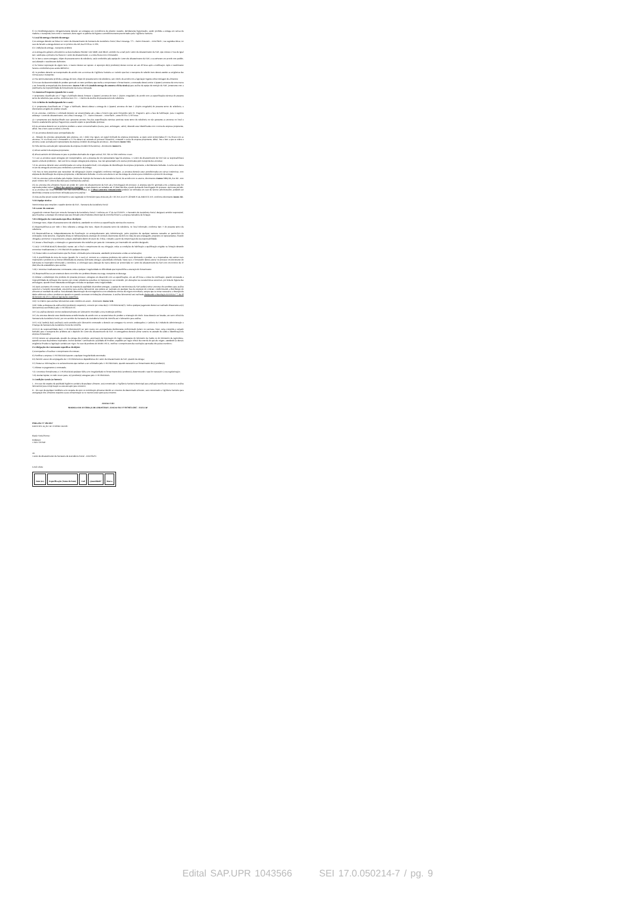f) Os Hortifrutigranjeiros obrigatoriamente deverão ser entregues em monoblocos de plástico vazados, devidamente higienizados, sendo proibida a entrega em caixas de madeira; o transporte, bem como o manuseio, deve seguir os padrões de higiene e acondicionamento preconizados pela Vigilância Sanitária.
V-Local de entrega e horário de entrega:
I) As entregas deverão ser feitas no Centro de Abastecimento da Secretaria de Assistência Social, Rua Urussanga, 571 – Bairro Bucarein – Joinville/SC, nas segundas-feiras; no caso de feriado a entrega deverá ser no próximo dia útil, das 8:00h às 11:00h;
II) Condições de entrega - transporte produtos
a) A entrega dos gêneros alimentícios se dará mediante PEDIDO DE MERCADORIAS, emitido via e-mail pelo Centro de Abastecimento da SAS, que conterá 2 vias de igual teor, sendo que a primeira via ficará no Centro de Abastecimento, e a outra ficará com o fornecedor.
b) Os itens a serem entregues, objeto do presente termo de referência, serão conferidos pela equipe do Centro de Abastecimento da SAS, e se estiverem em acordo com pedido, será efetuado o recebimento definitivo;
c) Se houver reprovação de algum item, o mesmo deverá ser reposto. A reposição do(s) produto(s) deverá ocorrer em até 48 horas após a notificação. Após o recebimento haverá a conferência para aceite definitivo;
d) Os produtos deverão ser transportados de acordo com as normas da Vigilância Sanitária e o veículo que fará o transporte do referido item deverá atender as exigências das normas para o transporte;
e) Fica terminantemente proibida a entrega do item, objeto do presente termo de referência, sem rótulo, de acordo com a legislação vigente sobre rotulagem de alimentos;
f) No caso de descontinuidade do produto aprovado ou outro problema que venha a comprometer o fornecimento, a contratada deverá enviar 4 (quatro) amostras da nova marca a ser fornecida acompanhada dos documentos Anexos VIII e IX (modelo entrega de amostra e ficha técnica) para análise da equipe de nutrição da SAS, juntamente com a justificativa da impossibilidade de fornecimento da marca contratada.
VI-Amostras/Prospectos (quando for o caso):
O proponente classificado em 1º lugar e habilitado deverá fornecer 4 (quatro) amostras do item 1 (Aipim congelado), de acordo com as especificações técnicas do presente termo de referência para análise, conforme item VI.I - Critérios de Análise do presente termo de referência.
VI.I-Critérios de Análise(quando for o caso):
I) O proponente classificado em 1º lugar e habilitado, deverá efetuar a entrega de 4 (quatro) amostras do item 1 (Aipim congelado) do presente termo de referência, e documentos exigidos do produto cotado.
II) As amostras, conforme o solicitado deverão ser encaminhadas até a data e horário que serão fornecidos pelo Sr. Pregoeiro, após a fase de habilitação, para o seguinte endereço: Centro de Abastecimento, sito à Rua Urussanga, 571 – Bairro Bucarein – Joinville/SC, entre 08:00 e 12:00 horas.
a) O proponente será desclassificado caso apresente amostra fora das especificações técnicas previstas neste termo de referência ou não apresente as amostras no local e horários estabelecidos pelo(a) Pregoeiro(a), estando sujeito às penalidades previstas.
III) As amostras deverão ser os próprios produtos a serem comercializados (marca, peso, embalagem, sabor), devendo estar identificadas com o nome da empresa proponente, edital, lote e item a que se refere à amostra.
IV) As amostras deverão estar acompanhadas de:
a) - Relação de amostras apresentadas pela empresa, em 3 (três) vias iguais, em papel timbrado da empresa proponente, as quais serão protocoladas (01 via ficará com as amostras, 01 via ficará com o fornecedor e 01 via deverá ser anexada ao processo licitatório), contendo o nome da empresa proponente, edital, lote e item a que se refere a amostra e estar assinada pelo representante da empresa (modelo de entrega de amostras) - documento Anexo VIII.
b) Ficha técnica assinada pelo representante da empresa (modelo ficha técnica) - documento Anexo IX.
c) Alvará sanitário da empresa proponente;
d) Alvará sanitário do fabricante ou para os produtos derivados de origem animal, SIF, SIE ou SIM conforme o caso.
V) Caso as amostras sejam entregues por transportadora, sem a presença de um representante legal da empresa, o Centro de Abastecimento da SAS não se responsabilizará quanto a falta de produto(s) - item escrito na relação entregue pela empresa, mas não apresentado e/ou avarias provocadas pelo transporte das amostras;
VI) As amostras deverão estar acondicionadas em caixas de papelão kraft, com etiqueta de identificação da empresa proponente, e devidamente fechadas. A caixa será aberta no ato da entrega da amostra para conferência e protocolo da entrega;
VII) Para os itens perecíveis que necessitam de refrigeração (Aipim congelado) conforme rotulagem, as amostras deverão estar acondicionadas em caixas isotérmicas, com etiqueta de identificação da empresa proponente, e devidamente fechadas. A caixa será aberta no ato da entrega da amostra para conferência e protocolo da entrega;
VIII) As amostras serão avaliadas pela Equipe Técnica de Nutrição da Secretaria de Assistência Social, de acordo com os anexos, documentos Anexos VIII, IX, X e XI , com prazo mínimo de 05 (cinco) dias úteis para conclusão das análises.
IX) As amostras dos alimentos ficarão em poder do Centro de Abastecimento da SAS até a homologação do processo. A empresa que for aprovada e/ou a empresa que for reprovada poderá retirar 2 (duas) das amostras entregues as quais deverão ser retiradas até 10 (dez) dez dias a partir da data de homologação do processo. Após este período, se as amostras não forem retiradas, não mais serão devolvidas. As 2 (duas) amostras remanescentes poderão ser utilizadas em caso de recurso administrativo, podendo ser devolvidas somente se não forem utilizadas para nova análise."
X) Esta análise possui caráter eliminatório e será registrada no formulário para AVALIAÇÃO TÉCNICA DOS GÊNEROS ALIMENTÍCIOS, conforme documento Anexo XII.
VI.II-Equipe técnica:
Nutricionistas que compõem o quadro técnico da SAS - Secretaria de Assistência Social
VII-Gestor do contrato:
A gestão do contrato ficará por conta da Secretaria de Assistência Social. Conforme art. 67 da Lei 8.666/93, o Secretário de Assistência Social, designará servidor responsável, para fiscalizar a execução do contrato que será firmado entre Prefeitura Municipal de Joinville/FMAS e a empresa vencedora da licitação.
VIII-Obrigações da Contratada específicas do objeto:
I) Entregar itens, objeto do presente termo de referência, atendendo no mínimo as especificações técnicas dos mesmos;
II) Responsabilizar-se por todo o ônus referente a entrega dos itens, objeto do presente termo de referência, no local informado, conforme item V do presente termo de referência;
III) Responsabilizar-se, independentemente de fiscalização ou acompanhamento pela Administração, pelos prejuízos de qualquer natureza causados ao patrimônio da contratante ou de terceiros, originados direta ou indiretamente da execução do contrato, decorrentes de dolo ou culpa de seus empregados, prepostos ou representantes, ficando obrigada a promover o ressarcimento a preços atualizados dentro do prazo de 30 dias, contados a partir da comprovação de sua responsabilidade;
IV) Acatar a fiscalização, a orientação e o gerenciamento dos trabalhos por parte da Contratante, por intermédio do servidor designado;
V) A(s) CONTRATADA(S) deverá(ão) manter, até o final o cumprimento de sua obrigação, todas as condições de habilitação e qualificação exigidas na licitação devendo comunicar imediatamente à CONTRATANTE qualquer alteração;
VI) Prestar todos os esclarecimentos que lhe forem solicitados pela contratante, atendendo prontamente a todas as reclamações;
VII) A possibilidade de troca de marca (quando for o caso) só ocorrerá se a empresa produtora não estiver mais fabricando o produto, se a importadora não estiver mais importando o produto ou se houver dificuldades da empresa fabricante entregar a quantidade solicitada. Neste caso, o fornecedor deverá anexar no processo um documento do fabricante ou importador informando a ocorrência. A solicitação para alteração de marca deverá ser protocolada no Centro de Abastecimento da SAS com um mínimo de 10 (dez) dias de antecedência para análise;
VIII) Comunicar imediatamente à contratante, toda e qualquer irregularidade ou dificuldade que impossibilite a execução do fornecimento.
IX) Responsabilizar-se por eventuais danos ocorridos nos produtos durante sua carga, transporte ou descarga;
X) Efetuar a substituição dos produtos do presente processo, entregues em desacordo com as especificações, em até 48 horas a contar da notificação, quando constatada a impossibilidade de utilização dos mesmos por conter substâncias estranhas ou impurezas no seu conteúdo, por alterações nas características sensoriais, por falta de higiene das embalagens, quando forem detectadas embalagens violadas ou qualquer outra irregularidade;
XI) Após assinatura do contrato, nos casos de suspeita da qualidade do produto entregue, a equipe de nutricionistas da SAS poderá retirar amostras dos produtos para análise sensorial e, havendo necessidade, encaminhar para análise laboratorial, que poderá ser realizada em qualquer fase da execução do contrato, condicionando a distribuição do alimento ao resultado da análise. Será efetuada determinação de microrganismos e/ou substâncias tóxicas de origem microbiana, sempre que se tornar necessária a obtenção de dados adicionais sobre o produto em questão ou quando ocorrerem toxinfecções alimentares. A análise laboratorial será realizada obedecendo a Resolução ANVISA nº 7, de 18 de fevereiro de 2011 e demais legislações específicas.
XII) Os critérios para análises laboratoriais estão contidos em anexo - documento Anexo XIII.
XIII) Todas as despesas da análise do(s) produto(s) suspeito(s), correrão por conta da(s) CONTRATADA(S). Todo e qualquer pagamento deverá ser realizado diretamente ao(s) laboratório(s) escolhido(s) pela CONTRATANTE;
XIV) As análises deverão ocorrer preferencialmente em laboratório vinculado a uma instituição pública;
XV) As amostras deverão estar devidamente acondicionadas de acordo com as características do produto e orientação do rótulo. Estas deverão ser levadas, em carro oficial da Secretaria de Assistência Social, por um servidor da Secretaria de Assistência Social de Joinville até o laboratório para análise;
XVI) O(s) laudo(s) da(s) análise(s) serão emitidos pelo laboratório contratado e deverão ser entregues via correio, endereçados à Gerência da Unidade de Administração e Finanças da Secretaria de Assistência Social de Joinville.
XVII) É de responsabilidade da(s) CONTRATADA(S) ter pelo menos um acompanhante devidamente uniformizado (jaleco ou camiseta, boné, calça comprida e calçado fechado) para o transporte dos produtos até o depósito do Centro de Abastecimento da SAS. Os entregadores deverão portar carteira ou atestado de saúde e identificação da empresa fornecedora;
XVIII) Deverá ser apresentada, quando da entrega dos produtos, autorização de importação do órgão competente do Ministério da Saúde ou do Ministério da Agricultura, quando se tratar de produtos importados. Incluir também Certificado de Qualidade do Produto, expedido por órgão oficial de controle do país de origem, atendendo às demais exigências fixadas na legislação sanitária em vigor. No caso de produtos do MERCOSUL, verificar o cumprimento das resoluções aprovadas dos países membros;
IX-Obrigações da Contratante específicas do objeto:
I) Acompanhar e fiscalizar o cumprimento do contrato;
II) Notificar a empresa CONTRATADA quanto a qualquer irregularidade encontrada;
III) Permitir acesso dos empregados da CONTRATADA às dependências do Centro de Abastecimento da SAS, quando da entrega;
IV) Prestar as informações e os esclarecimentos que venham a ser solicitados pela CONTRATADA, quando necessários ao fornecimento do(s) produto(s);
V) Efetuar os pagamentos à contratada;
VI) Comunicar formalmente a CONTRATADA qualquer falha e/ou irregularidade no fornecimento do(s) produto(s), determinando o que for necessário à sua regularização;
VII) Aceitar/rejeitar, no todo ou em parte, o(s) produto(s) entregues pela CONTRATADA.
X-Condições Gerais (se houver):
I - Em caso de suspeita da qualidade higiênico-sanitária de qualquer alimento, será comunicado a Vigilância Sanitária Municipal para avaliação/recolha dos mesmos e análise laboratorial para comprovação se este está apto para consumo;
II - Em caso de qualquer incidência e/ou suspeita de surto ou toxinfecção alimentar devido ao consumo de determinado alimento, será comunicado a Vigilância Sanitária para averiguação dos alimentos suspeitos e para comprovação se os mesmos estão aptos para consumo.
ANEXO VIII
MODELO DE ENTREGA DE AMOSTRAS- ANEXO SEI Nº 0979073/2017 - SAS.UAF
PREGÃO Nº 183/2017
IDENTIFICAÇÃO DO FORNECEDOR:
Razão Social/Nome:
Endereço:
CNPJ/CPF/MF:
Ao
Centro de Abastecimento da Secretaria de Assistência Social - Joinville/SC
Local e data
| Item (ns) | Especificação (Nome do item) | Und | Quantidade* | Marca |
| --- | --- | --- | --- | --- |
Edital SAP.UPR 1043566 SEI 17.0.050214-7 / pg. 9